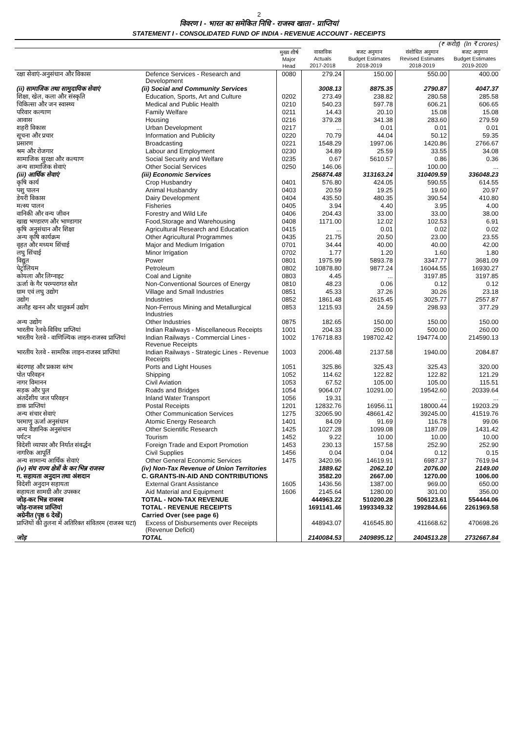2
विवरण I - भारत का समेकित निधि - राजस्व खाता - प्राप्तियां
STATEMENT I - CONSOLIDATED FUND OF INDIA - REVENUE ACCOUNT - RECEIPTS
| | | | | | (₹ करोड़) (In ₹ crores) | |
| --- | --- | --- | --- | --- | --- | --- |
| | | मुख्य शीर्ष Major Head | वास्तविक Actuals 2017-2018 | बजट अनुमान Budget Estimates 2018-2019 | संशोधित अनुमान Revised Estimates 2018-2019 | बजट अनुमान Budget Estimates 2019-2020 |
| रक्षा सेवाएं-अनुसंधान और विकास | Defence Services - Research and Development | 0080 | 279.24 | 150.00 | 550.00 | 400.00 |
| (ii) सामाजिक तथा सामुदायिक सेवाएं | (ii) Social and Community Services | | 3008.13 | 8875.35 | 2790.87 | 4047.37 |
| शिक्षा, खेल, कला और संस्कृति | Education, Sports, Art and Culture | 0202 | 273.49 | 238.82 | 280.58 | 285.58 |
| चिकित्सा और जन स्वास्थ्य | Medical and Public Health | 0210 | 540.23 | 597.78 | 606.21 | 606.65 |
| परिवार कल्याण | Family Welfare | 0211 | 14.43 | 20.10 | 15.08 | 15.08 |
| आवास | Housing | 0216 | 379.28 | 341.38 | 283.60 | 279.59 |
| शहरी विकास | Urban Development | 0217 | ... | 0.01 | 0.01 | 0.01 |
| सूचना और प्रचार | Information and Publicity | 0220 | 70.79 | 44.04 | 50.12 | 59.35 |
| प्रसारण | Broadcasting | 0221 | 1548.29 | 1997.06 | 1420.86 | 2766.67 |
| श्रम और रोजगार | Labour and Employment | 0230 | 34.89 | 25.59 | 33.55 | 34.08 |
| सामाजिक सुरक्षा और कल्याण | Social Security and Welfare | 0235 | 0.67 | 5610.57 | 0.86 | 0.36 |
| अन्य सामाजिक सेवाएं | Other Social Services | 0250 | 146.06 | ... | 100.00 | ... |
| (iii) आर्थिक सेवाएं | (iii) Economic Services | | 256874.48 | 313163.24 | 310409.59 | 336048.23 |
| कृषि कार्य | Crop Husbandry | 0401 | 576.80 | 424.05 | 590.55 | 614.55 |
| पशु पालन | Animal Husbandry | 0403 | 20.59 | 19.25 | 19.60 | 20.97 |
| डेयरी विकास | Dairy Development | 0404 | 435.50 | 480.35 | 390.54 | 410.80 |
| मत्स्य पालन | Fisheries | 0405 | 3.94 | 4.40 | 3.95 | 4.00 |
| वानिकी और वन्य जीवन | Forestry and Wild Life | 0406 | 204.43 | 33.00 | 33.00 | 38.00 |
| खाद्य भण्डारण और भाण्डागार | Food,Storage and Warehousing | 0408 | 1171.00 | 12.02 | 102.53 | 6.91 |
| कृषि अनुसंधान और शिक्षा | Agricultural Research and Education | 0415 | ... | 0.01 | 0.02 | 0.02 |
| अन्य कृषि कार्यक्रम | Other Agricultural Programmes | 0435 | 21.75 | 20.50 | 23.00 | 23.55 |
| वृहत और मध्यम सिंचाई | Major and Medium Irrigation | 0701 | 34.44 | 40.00 | 40.00 | 42.00 |
| लघु सिंचाई | Minor Irrigation | 0702 | 1.77 | 1.20 | 1.60 | 1.80 |
| विद्युत | Power | 0801 | 1975.99 | 5893.78 | 3347.77 | 3681.09 |
| पेट्रोलियम | Petroleum | 0802 | 10878.80 | 9877.24 | 16044.55 | 16930.27 |
| कोयला और लिग्नाइट | Coal and Lignite | 0803 | 4.45 | ... | 3197.85 | 3197.85 |
| ऊर्जा के गैर परम्परागत स्रोत | Non-Conventional Sources of Energy | 0810 | 48.23 | 0.06 | 0.12 | 0.12 |
| ग्राम एवं लघु उद्योग | Village and Small Industries | 0851 | 45.33 | 37.26 | 30.26 | 23.18 |
| उद्योग | Industries | 0852 | 1861.48 | 2615.45 | 3025.77 | 2557.87 |
| अलौह खनन और धातुकर्म उद्योग | Non-Ferrous Mining and Metallurgical Industries | 0853 | 1215.93 | 24.59 | 298.93 | 377.29 |
| अन्य उद्योग | Other Industries | 0875 | 182.65 | 150.00 | 150.00 | 150.00 |
| भारतीय रेलवे-विविध प्राप्तियां | Indian Railways - Miscellaneous Receipts | 1001 | 204.33 | 250.00 | 500.00 | 260.00 |
| भारतीय रेलवे - वाणिज्यिक लाइन-राजस्व प्राप्तियां | Indian Railways - Commercial Lines - Revenue Receipts | 1002 | 176718.83 | 198702.42 | 194774.00 | 214590.13 |
| भारतीय रेलवे - सामरिक लाइन-राजस्व प्राप्तियां | Indian Railways - Strategic Lines - Revenue Receipts | 1003 | 2006.48 | 2137.58 | 1940.00 | 2084.87 |
| बंदरगाह और प्रकाश स्तंभ | Ports and Light Houses | 1051 | 325.86 | 325.43 | 325.43 | 320.00 |
| पोत परिवहन | Shipping | 1052 | 114.62 | 122.82 | 122.82 | 121.29 |
| नागर विमानन | Civil Aviation | 1053 | 67.52 | 105.00 | 105.00 | 115.51 |
| सड़क और पुल | Roads and Bridges | 1054 | 9064.07 | 10291.00 | 19542.60 | 20339.64 |
| अंतर्देशीय जल परिवहन | Inland Water Transport | 1056 | 19.31 | ... | ... | ... |
| डाक प्राप्तियां | Postal Receipts | 1201 | 12832.76 | 16956.11 | 18000.44 | 19203.29 |
| अन्य संचार सेवाएं | Other Communication Services | 1275 | 32065.90 | 48661.42 | 39245.00 | 41519.76 |
| परमाणु ऊर्जा अनुसंधान | Atomic Energy Research | 1401 | 84.09 | 91.69 | 116.78 | 99.06 |
| अन्य वैज्ञानिक अनुसंधान | Other Scientific Research | 1425 | 1027.28 | 1099.08 | 1187.09 | 1431.42 |
| पर्यटन | Tourism | 1452 | 9.22 | 10.00 | 10.00 | 10.00 |
| विदेशी व्यापार और निर्यात संवर्द्धन | Foreign Trade and Export Promotion | 1453 | 230.13 | 157.58 | 252.90 | 252.90 |
| नागरिक आपूर्ति | Civil Supplies | 1456 | 0.04 | 0.04 | 0.12 | 0.15 |
| अन्य सामान्य आर्थिक सेवाएं | Other General Economic Services | 1475 | 3420.96 | 14619.91 | 6987.37 | 7619.94 |
| (iv) संघ राज्य क्षेत्रों के कर भिन्न राजस्व | (iv) Non-Tax Revenue of Union Territories | | 1889.62 | 2062.10 | 2076.00 | 2149.00 |
| ग. सहायता अनुदान तथा अंशदान | C. GRANTS-IN-AID AND CONTRIBUTIONS | | 3582.20 | 2667.00 | 1270.00 | 1006.00 |
| विदेशी अनुदान सहायता | External Grant Assistance | 1605 | 1436.56 | 1387.00 | 969.00 | 650.00 |
| सहायता सामग्री और उपस्कर | Aid Material and Equipment | 1606 | 2145.64 | 1280.00 | 301.00 | 356.00 |
| जोड़-कर भिन्न राजस्व | TOTAL - NON-TAX REVENUE | | 444963.22 | 510200.28 | 506123.61 | 554444.06 |
| जोड़-राजस्व प्राप्तियां | TOTAL - REVENUE RECEIPTS | | 1691141.46 | 1993349.32 | 1992844.66 | 2261969.58 |
| अग्रेनीत (पृष्ठ 6 देखें) | Carried Over (see page 6) | | | | | |
| प्राप्तियों की तुलना में अतिरिक्त संवितरम (राजस्व घटा) | Excess of Disbursements over Receipts (Revenue Deficit) | | 448943.07 | 416545.80 | 411668.62 | 470698.26 |
| जोड़ | TOTAL | | 2140084.53 | 2409895.12 | 2404513.28 | 2732667.84 |